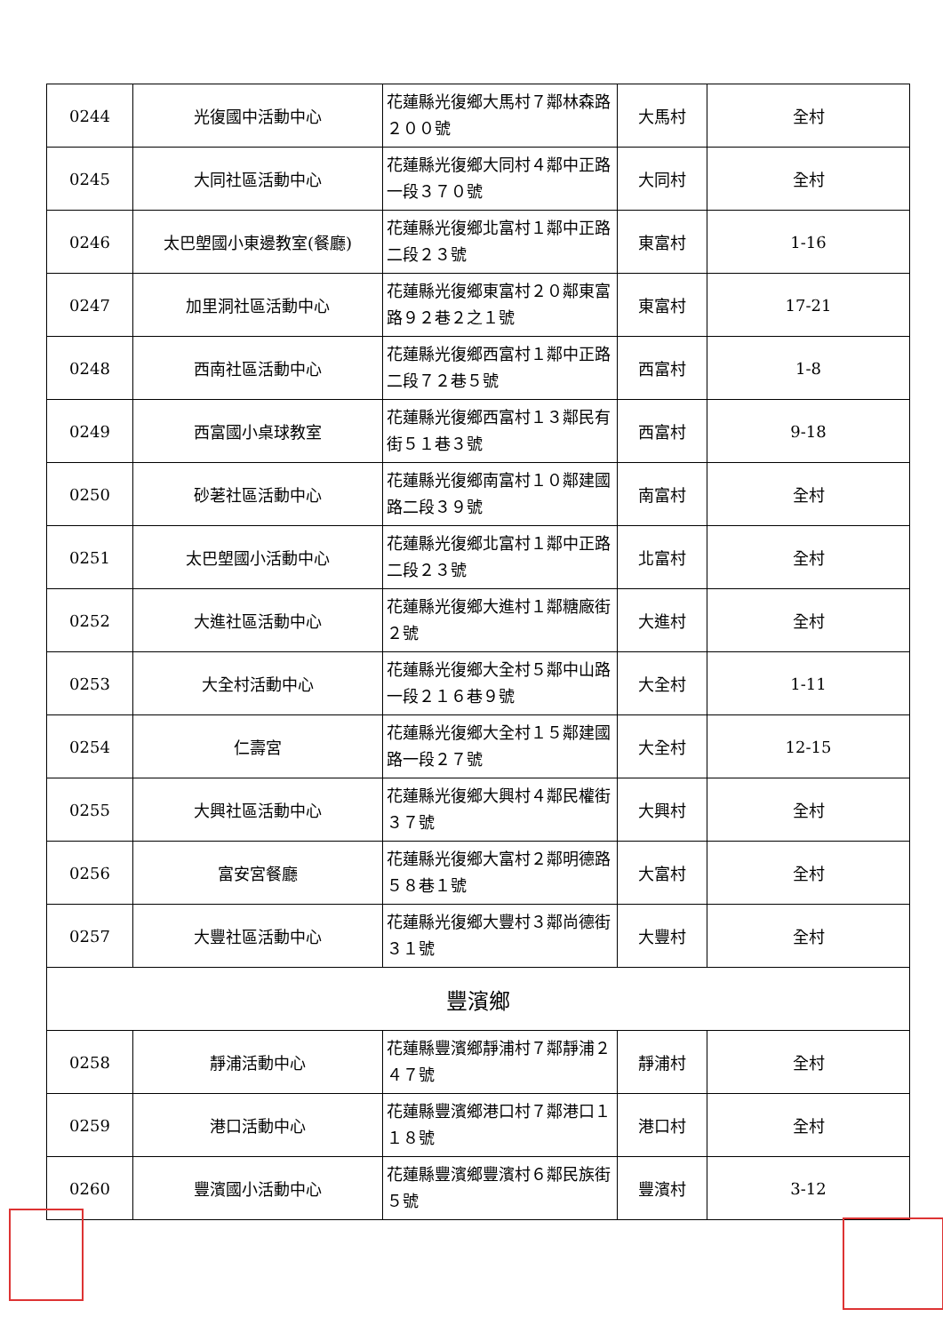| 0244 | 光復國中活動中心 | 花蓮縣光復鄉大馬村７鄰林森路２００號 | 大馬村 | 全村 |
| 0245 | 大同社區活動中心 | 花蓮縣光復鄉大同村４鄰中正路一段３７０號 | 大同村 | 全村 |
| 0246 | 太巴塱國小東邊教室(餐廳) | 花蓮縣光復鄉北富村１鄰中正路二段２３號 | 東富村 | 1-16 |
| 0247 | 加里洞社區活動中心 | 花蓮縣光復鄉東富村２０鄰東富路９２巷２之１號 | 東富村 | 17-21 |
| 0248 | 西南社區活動中心 | 花蓮縣光復鄉西富村１鄰中正路二段７２巷５號 | 西富村 | 1-8 |
| 0249 | 西富國小桌球教室 | 花蓮縣光復鄉西富村１３鄰民有街５１巷３號 | 西富村 | 9-18 |
| 0250 | 砂荖社區活動中心 | 花蓮縣光復鄉南富村１０鄰建國路二段３９號 | 南富村 | 全村 |
| 0251 | 太巴塱國小活動中心 | 花蓮縣光復鄉北富村１鄰中正路二段２３號 | 北富村 | 全村 |
| 0252 | 大進社區活動中心 | 花蓮縣光復鄉大進村１鄰糖廠街２號 | 大進村 | 全村 |
| 0253 | 大全村活動中心 | 花蓮縣光復鄉大全村５鄰中山路一段２１６巷９號 | 大全村 | 1-11 |
| 0254 | 仁壽宮 | 花蓮縣光復鄉大全村１５鄰建國路一段２７號 | 大全村 | 12-15 |
| 0255 | 大興社區活動中心 | 花蓮縣光復鄉大興村４鄰民權街３７號 | 大興村 | 全村 |
| 0256 | 富安宮餐廳 | 花蓮縣光復鄉大富村２鄰明德路５８巷１號 | 大富村 | 全村 |
| 0257 | 大豐社區活動中心 | 花蓮縣光復鄉大豐村３鄰尚德街３１號 | 大豐村 | 全村 |
| 豐濱鄉 | | | | |
| 0258 | 靜浦活動中心 | 花蓮縣豐濱鄉靜浦村７鄰靜浦２４７號 | 靜浦村 | 全村 |
| 0259 | 港口活動中心 | 花蓮縣豐濱鄉港口村７鄰港口１１８號 | 港口村 | 全村 |
| 0260 | 豐濱國小活動中心 | 花蓮縣豐濱鄉豐濱村６鄰民族街５號 | 豐濱村 | 3-12 |